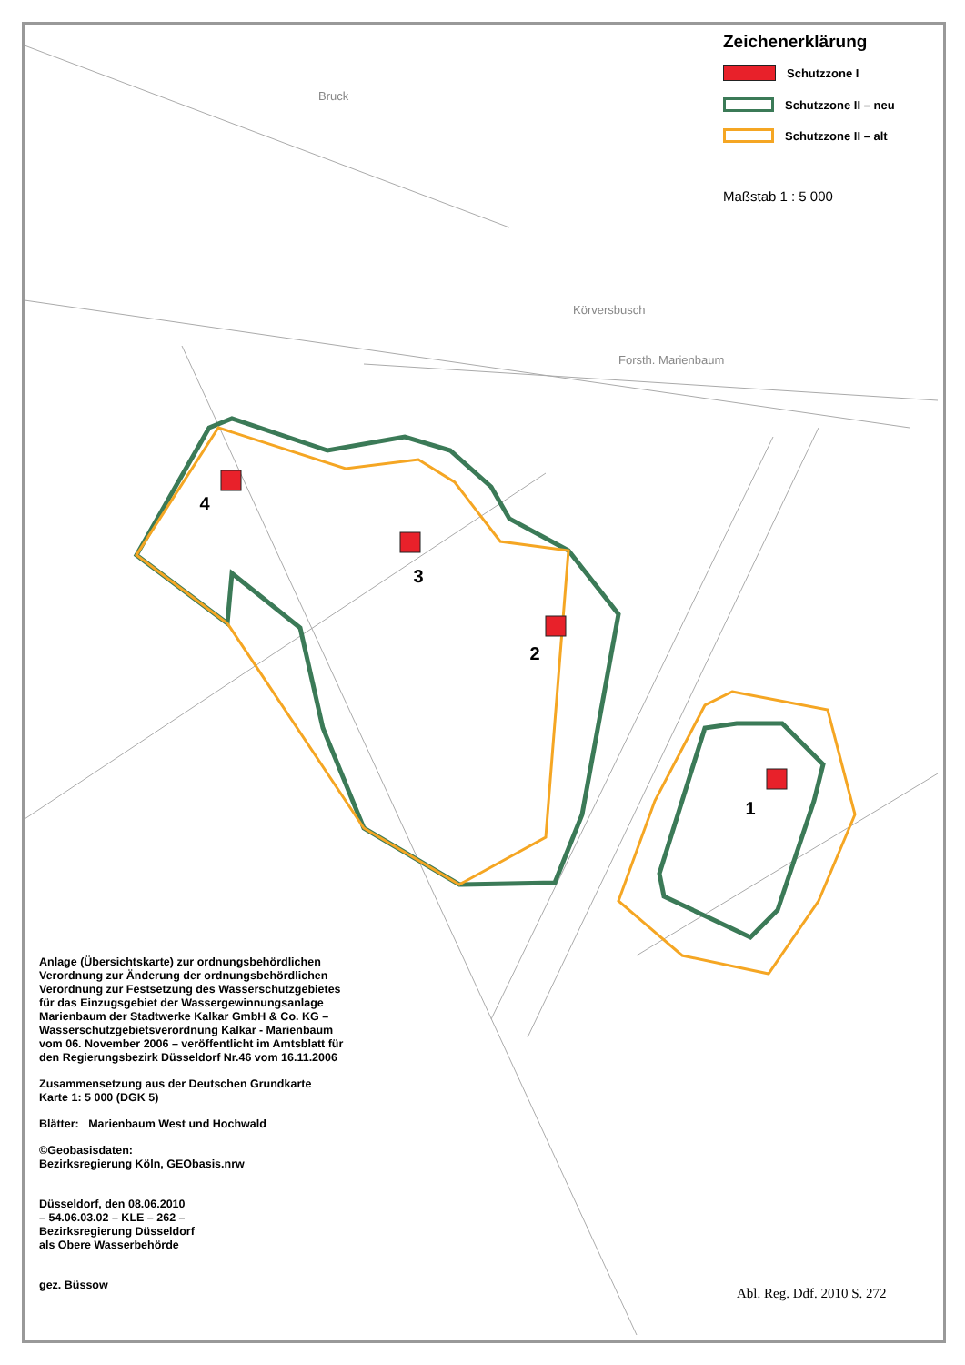4
3
2
1
Bruck
Körversbusch
Forsth. Marienbaum
Zeichenerklärung
Schutzzone I
Schutzzone II – neu
Schutzzone II – alt
Maßstab 1 : 5 000
Anlage (Übersichtskarte) zur ordnungsbehördlichen Verordnung zur Änderung der ordnungsbehördlichen Verordnung zur Festsetzung des Wasserschutzgebietes für das Einzugsgebiet der Wassergewinnungsanlage Marienbaum der Stadtwerke Kalkar GmbH & Co. KG – Wasserschutzgebietsverordnung Kalkar - Marienbaum vom 06. November 2006 – veröffentlicht im Amtsblatt für den Regierungsbezirk Düsseldorf Nr.46 vom 16.11.2006
Zusammensetzung aus der Deutschen Grundkarte
Karte 1: 5 000 (DGK 5)
Blätter: Marienbaum West und Hochwald
©Geobasisdaten:
Bezirksregierung Köln, GEObasis.nrw
Düsseldorf, den 08.06.2010
– 54.06.03.02 – KLE – 262 –
Bezirksregierung Düsseldorf
als Obere Wasserbehörde
gez. Büssow
Abl. Reg. Ddf. 2010 S. 272